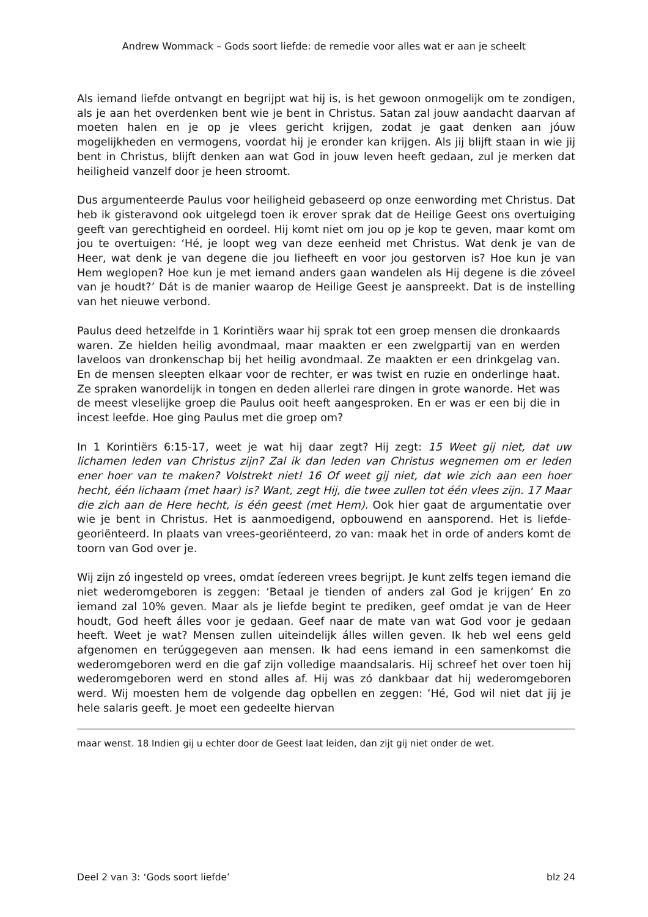Andrew Wommack – Gods soort liefde: de remedie voor alles wat er aan je scheelt
Als iemand liefde ontvangt en begrijpt wat hij is, is het gewoon onmogelijk om te zondigen, als je aan het overdenken bent wie je bent in Christus. Satan zal jouw aandacht daarvan af moeten halen en je op je vlees gericht krijgen, zodat je gaat denken aan jóuw mogelijkheden en vermogens, voordat hij je eronder kan krijgen. Als jij blijft staan in wie jij bent in Christus, blijft denken aan wat God in jouw leven heeft gedaan, zul je merken dat heiligheid vanzelf door je heen stroomt.
Dus argumenteerde Paulus voor heiligheid gebaseerd op onze eenwording met Christus. Dat heb ik gisteravond ook uitgelegd toen ik erover sprak dat de Heilige Geest ons overtuiging geeft van gerechtigheid en oordeel. Hij komt niet om jou op je kop te geven, maar komt om jou te overtuigen: ‘Hé, je loopt weg van deze eenheid met Christus. Wat denk je van de Heer, wat denk je van degene die jou liefheeft en voor jou gestorven is? Hoe kun je van Hem weglopen? Hoe kun je met iemand anders gaan wandelen als Hij degene is die zóveel van je houdt?’ Dát is de manier waarop de Heilige Geest je aanspreekt. Dat is de instelling van het nieuwe verbond.
Paulus deed hetzelfde in 1 Korintiërs waar hij sprak tot een groep mensen die dronkaards waren. Ze hielden heilig avondmaal, maar maakten er een zwelgpartij van en werden laveloos van dronkenschap bij het heilig avondmaal. Ze maakten er een drinkgelag van. En de mensen sleepten elkaar voor de rechter, er was twist en ruzie en onderlinge haat. Ze spraken wanordelijk in tongen en deden allerlei rare dingen in grote wanorde. Het was de meest vleselijke groep die Paulus ooit heeft aangesproken. En er was er een bij die in incest leefde. Hoe ging Paulus met die groep om?
In 1 Korintiërs 6:15-17, weet je wat hij daar zegt? Hij zegt: 15 Weet gij niet, dat uw lichamen leden van Christus zijn? Zal ik dan leden van Christus wegnemen om er leden ener hoer van te maken? Volstrekt niet! 16 Of weet gij niet, dat wie zich aan een hoer hecht, één lichaam (met haar) is? Want, zegt Hij, die twee zullen tot één vlees zijn. 17 Maar die zich aan de Here hecht, is één geest (met Hem). Ook hier gaat de argumentatie over wie je bent in Christus. Het is aanmoedigend, opbouwend en aansporend. Het is liefde-georiënteerd. In plaats van vrees-georiënteerd, zo van: maak het in orde of anders komt de toorn van God over je.
Wij zijn zó ingesteld op vrees, omdat íedereen vrees begrijpt. Je kunt zelfs tegen iemand die niet wederomgeboren is zeggen: ‘Betaal je tienden of anders zal God je krijgen’ En zo iemand zal 10% geven. Maar als je liefde begint te prediken, geef omdat je van de Heer houdt, God heeft álles voor je gedaan. Geef naar de mate van wat God voor je gedaan heeft. Weet je wat? Mensen zullen uiteindelijk álles willen geven. Ik heb wel eens geld afgenomen en terúggegeven aan mensen. Ik had eens iemand in een samenkomst die wederomgeboren werd en die gaf zijn volledige maandsalaris. Hij schreef het over toen hij wederomgeboren werd en stond alles af. Hij was zó dankbaar dat hij wederomgeboren werd. Wij moesten hem de volgende dag opbellen en zeggen: ‘Hé, God wil niet dat jij je hele salaris geeft. Je moet een gedeelte hiervan
maar wenst. 18 Indien gij u echter door de Geest laat leiden, dan zijt gij niet onder de wet.
Deel 2 van 3: ‘Gods soort liefde’ blz 24